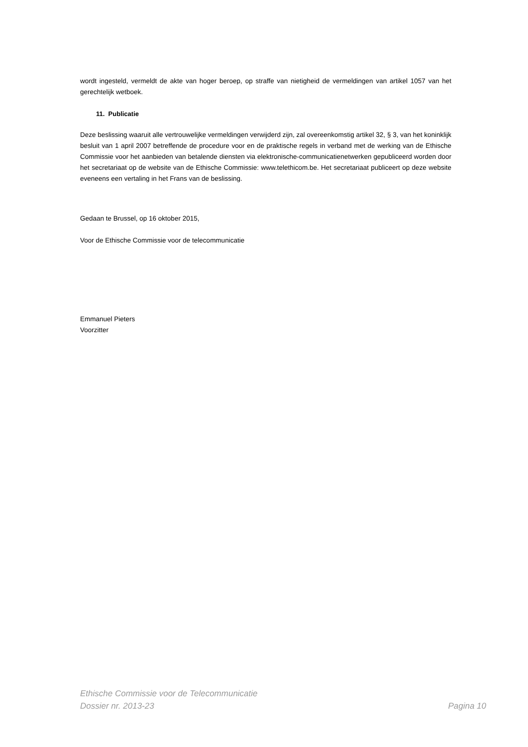wordt ingesteld, vermeldt de akte van hoger beroep, op straffe van nietigheid de vermeldingen van artikel 1057 van het gerechtelijk wetboek.
11. Publicatie
Deze beslissing waaruit alle vertrouwelijke vermeldingen verwijderd zijn, zal overeenkomstig artikel 32, § 3, van het koninklijk besluit van 1 april 2007 betreffende de procedure voor en de praktische regels in verband met de werking van de Ethische Commissie voor het aanbieden van betalende diensten via elektronische-communicatienetwerken gepubliceerd worden door het secretariaat op de website van de Ethische Commissie: www.telethicom.be. Het secretariaat publiceert op deze website eveneens een vertaling in het Frans van de beslissing.
Gedaan te Brussel, op 16 oktober 2015,
Voor de Ethische Commissie voor de telecommunicatie
Emmanuel Pieters
Voorzitter
Ethische Commissie voor de Telecommunicatie
Dossier nr. 2013-23 Pagina 10